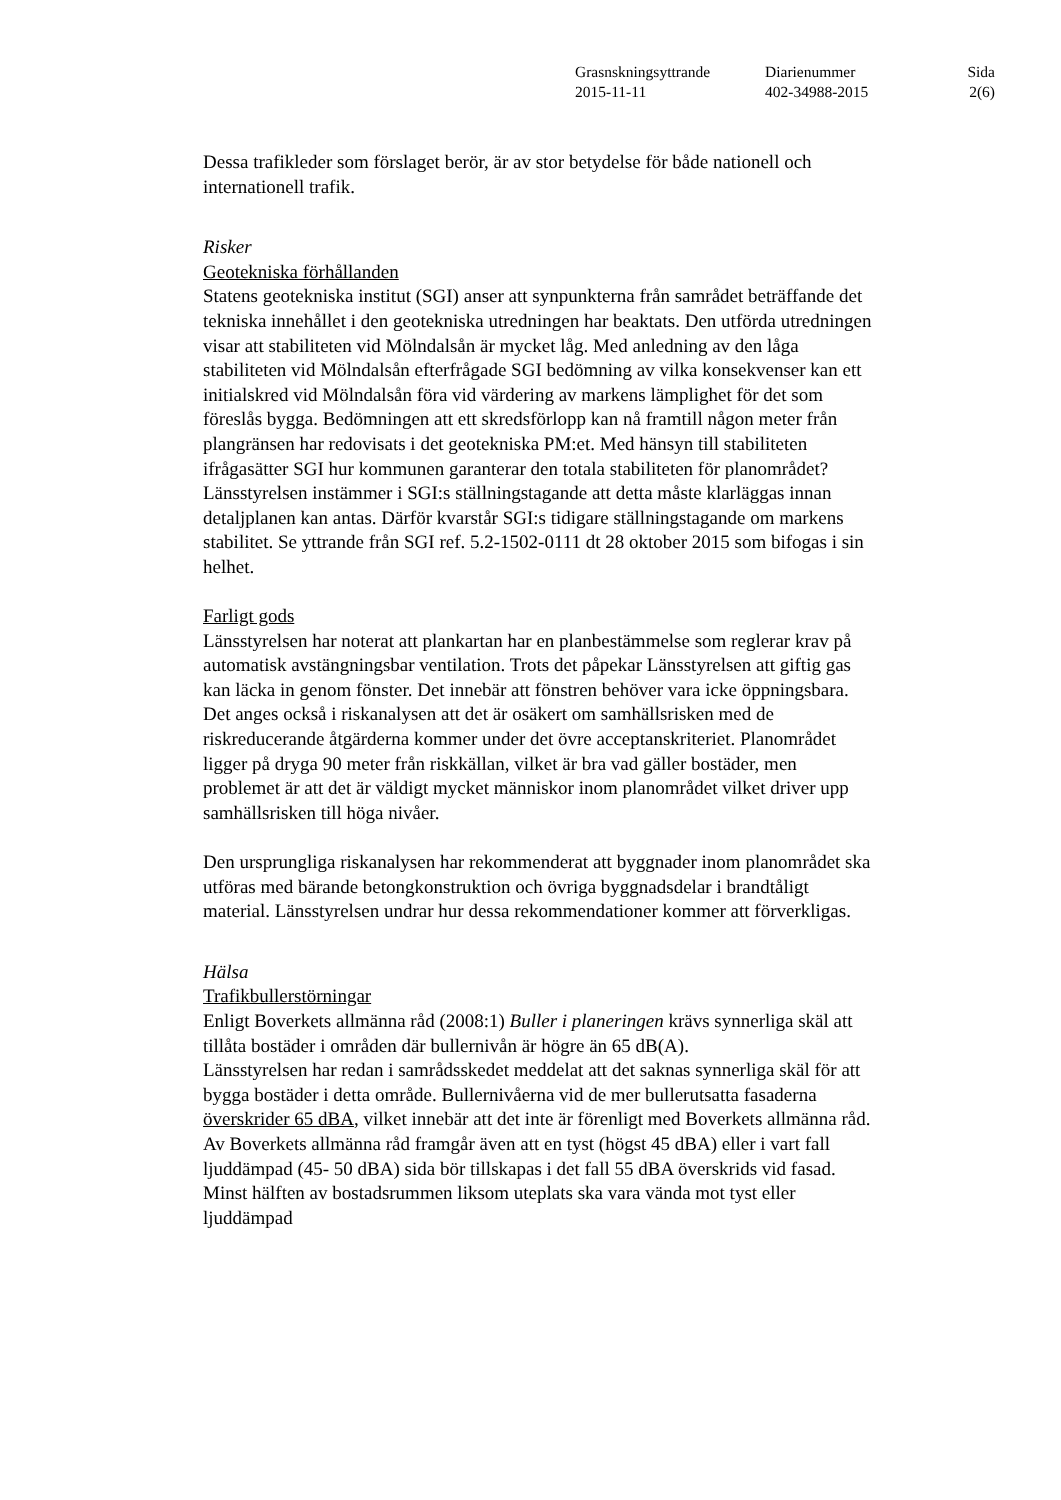| Grasnskningsyttrande | Diarienummer | Sida |
| 2015-11-11 | 402-34988-2015 | 2(6) |
Dessa trafikleder som förslaget berör, är av stor betydelse för både nationell och internationell trafik.
Risker
Geotekniska förhållanden
Statens geotekniska institut (SGI) anser att synpunkterna från samrådet beträffande det tekniska innehållet i den geotekniska utredningen har beaktats. Den utförda utredningen visar att stabiliteten vid Mölndalsån är mycket låg. Med anledning av den låga stabiliteten vid Mölndalsån efterfrågade SGI bedömning av vilka konsekvenser kan ett initialskred vid Mölndalsån föra vid värdering av markens lämplighet för det som föreslås bygga. Bedömningen att ett skredsförlopp kan nå framtill någon meter från plangränsen har redovisats i det geotekniska PM:et. Med hänsyn till stabiliteten ifrågasätter SGI hur kommunen garanterar den totala stabiliteten för planområdet? Länsstyrelsen instämmer i SGI:s ställningstagande att detta måste klarläggas innan detaljplanen kan antas. Därför kvarstår SGI:s tidigare ställningstagande om markens stabilitet. Se yttrande från SGI ref. 5.2-1502-0111 dt 28 oktober 2015 som bifogas i sin helhet.
Farligt gods
Länsstyrelsen har noterat att plankartan har en planbestämmelse som reglerar krav på automatisk avstängningsbar ventilation. Trots det påpekar Länsstyrelsen att giftig gas kan läcka in genom fönster. Det innebär att fönstren behöver vara icke öppningsbara. Det anges också i riskanalysen att det är osäkert om samhällsrisken med de riskreducerande åtgärderna kommer under det övre acceptanskriteriet. Planområdet ligger på dryga 90 meter från riskkällan, vilket är bra vad gäller bostäder, men problemet är att det är väldigt mycket människor inom planområdet vilket driver upp samhällsrisken till höga nivåer.
Den ursprungliga riskanalysen har rekommenderat att byggnader inom planområdet ska utföras med bärande betongkonstruktion och övriga byggnadsdelar i brandtåligt material. Länsstyrelsen undrar hur dessa rekommendationer kommer att förverkligas.
Hälsa
Trafikbullerstörningar
Enligt Boverkets allmänna råd (2008:1) Buller i planeringen krävs synnerliga skäl att tillåta bostäder i områden där bullernivån är högre än 65 dB(A).
Länsstyrelsen har redan i samrådsskedet meddelat att det saknas synnerliga skäl för att bygga bostäder i detta område. Bullernivåerna vid de mer bullerutsatta fasaderna överskrider 65 dBA, vilket innebär att det inte är förenligt med Boverkets allmänna råd. Av Boverkets allmänna råd framgår även att en tyst (högst 45 dBA) eller i vart fall ljuddämpad (45- 50 dBA) sida bör tillskapas i det fall 55 dBA överskrids vid fasad. Minst hälften av bostadsrummen liksom uteplats ska vara vända mot tyst eller ljuddämpad